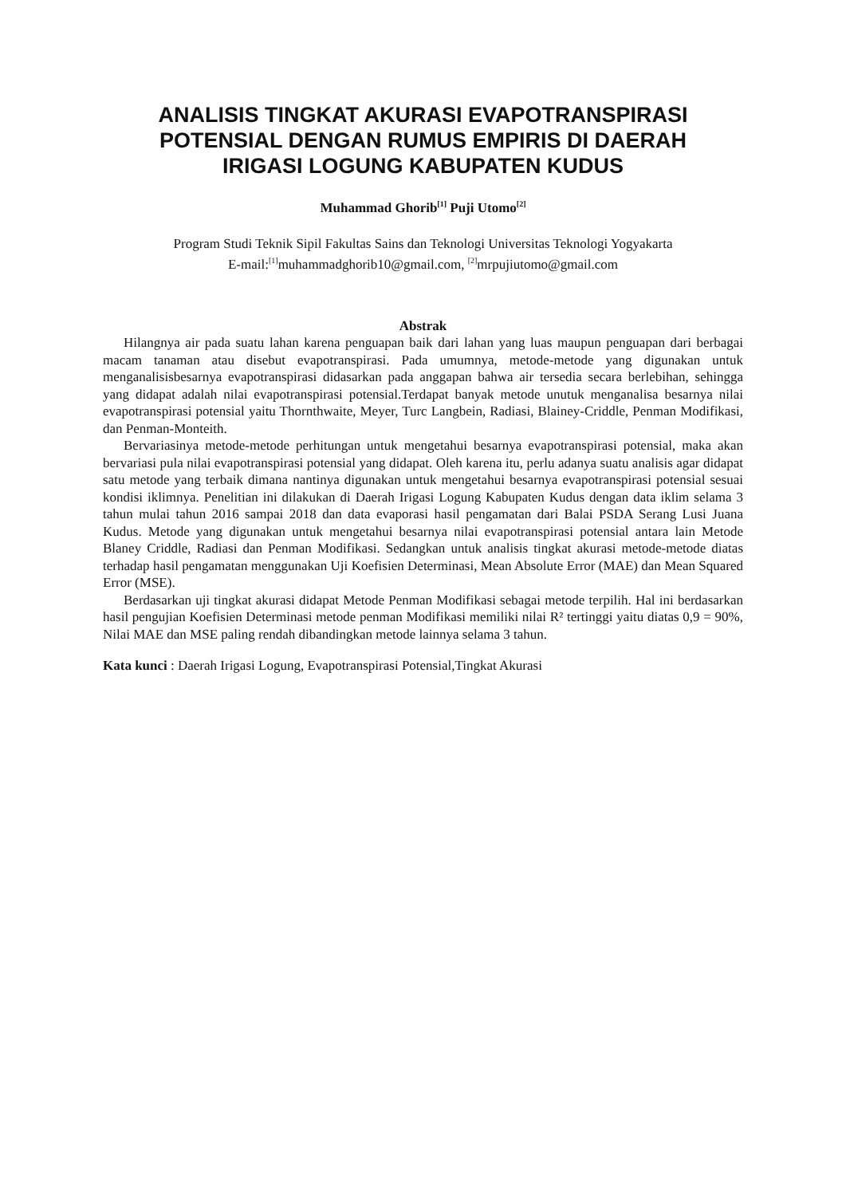ANALISIS TINGKAT AKURASI EVAPOTRANSPIRASI POTENSIAL DENGAN RUMUS EMPIRIS DI DAERAH IRIGASI LOGUNG KABUPATEN KUDUS
Muhammad Ghorib<sup>[1]</sup> Puji Utomo<sup>[2]</sup>
Program Studi Teknik Sipil Fakultas Sains dan Teknologi Universitas Teknologi Yogyakarta
E-mail:<sup>[1]</sup>muhammadghorib10@gmail.com, <sup>[2]</sup>mrpujiutomo@gmail.com
Abstrak
Hilangnya air pada suatu lahan karena penguapan baik dari lahan yang luas maupun penguapan dari berbagai macam tanaman atau disebut evapotranspirasi. Pada umumnya, metode-metode yang digunakan untuk menganalisisbesarnya evapotranspirasi didasarkan pada anggapan bahwa air tersedia secara berlebihan, sehingga yang didapat adalah nilai evapotranspirasi potensial.Terdapat banyak metode unutuk menganalisa besarnya nilai evapotranspirasi potensial yaitu Thornthwaite, Meyer, Turc Langbein, Radiasi, Blainey-Criddle, Penman Modifikasi, dan Penman-Monteith.
Bervariasinya metode-metode perhitungan untuk mengetahui besarnya evapotranspirasi potensial, maka akan bervariasi pula nilai evapotranspirasi potensial yang didapat. Oleh karena itu, perlu adanya suatu analisis agar didapat satu metode yang terbaik dimana nantinya digunakan untuk mengetahui besarnya evapotranspirasi potensial sesuai kondisi iklimnya. Penelitian ini dilakukan di Daerah Irigasi Logung Kabupaten Kudus dengan data iklim selama 3 tahun mulai tahun 2016 sampai 2018 dan data evaporasi hasil pengamatan dari Balai PSDA Serang Lusi Juana Kudus. Metode yang digunakan untuk mengetahui besarnya nilai evapotranspirasi potensial antara lain Metode Blaney Criddle, Radiasi dan Penman Modifikasi. Sedangkan untuk analisis tingkat akurasi metode-metode diatas terhadap hasil pengamatan menggunakan Uji Koefisien Determinasi, Mean Absolute Error (MAE) dan Mean Squared Error (MSE).
Berdasarkan uji tingkat akurasi didapat Metode Penman Modifikasi sebagai metode terpilih. Hal ini berdasarkan hasil pengujian Koefisien Determinasi metode penman Modifikasi memiliki nilai R² tertinggi yaitu diatas 0,9 = 90%, Nilai MAE dan MSE paling rendah dibandingkan metode lainnya selama 3 tahun.
Kata kunci : Daerah Irigasi Logung, Evapotranspirasi Potensial,Tingkat Akurasi